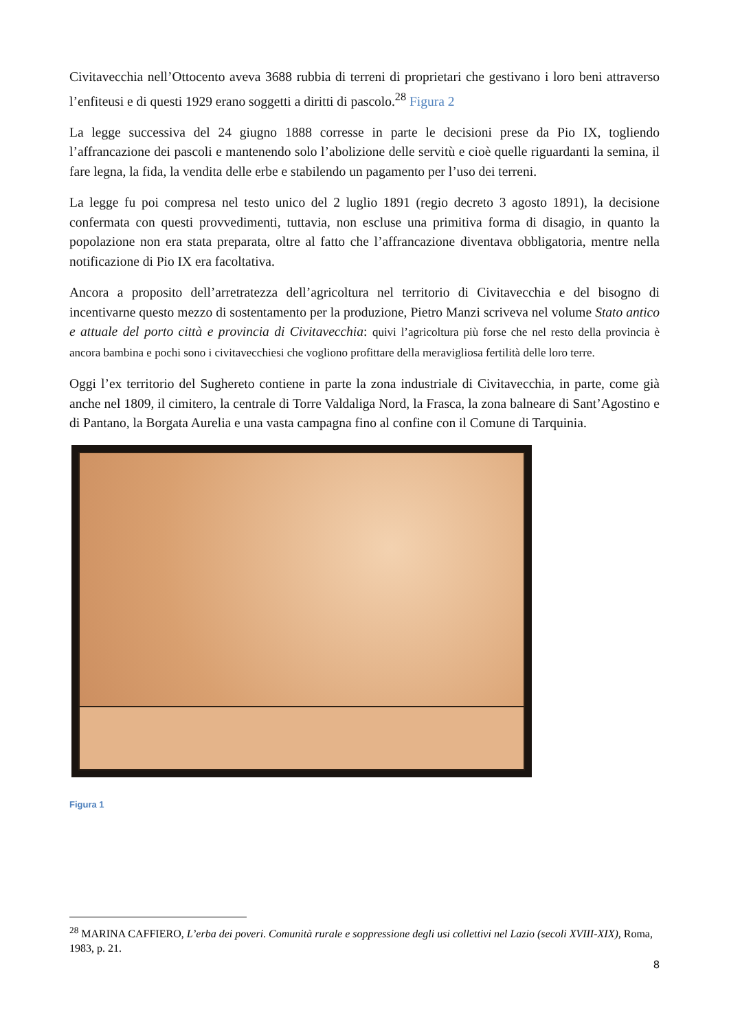Civitavecchia nell’Ottocento aveva 3688 rubbia di terreni di proprietari che gestivano i loro beni attraverso l’enfiteusi e di questi 1929 erano soggetti a diritti di pascolo.<sup>28</sup> Figura 2
La legge successiva del 24 giugno 1888 corresse in parte le decisioni prese da Pio IX, togliendo l’affrancazione dei pascoli e mantenendo solo l’abolizione delle servitù e cioè quelle riguardanti la semina, il fare legna, la fida, la vendita delle erbe e stabilendo un pagamento per l’uso dei terreni.
La legge fu poi compresa nel testo unico del 2 luglio 1891 (regio decreto 3 agosto 1891), la decisione confermata con questi provvedimenti, tuttavia, non escluse una primitiva forma di disagio, in quanto la popolazione non era stata preparata, oltre al fatto che l’affrancazione diventava obbligatoria, mentre nella notificazione di Pio IX era facoltativa.
Ancora a proposito dell’arretratezza dell’agricoltura nel territorio di Civitavecchia e del bisogno di incentivarne questo mezzo di sostentamento per la produzione, Pietro Manzi scriveva nel volume Stato antico e attuale del porto città e provincia di Civitavecchia: quivi l’agricoltura più forse che nel resto della provincia è ancora bambina e pochi sono i civitavecchiesi che vogliono profittare della meravigliosa fertilità delle loro terre.
Oggi l’ex territorio del Sughereto contiene in parte la zona industriale di Civitavecchia, in parte, come già anche nel 1809, il cimitero, la centrale di Torre Valdaliga Nord, la Frasca, la zona balneare di Sant’Agostino e di Pantano, la Borgata Aurelia e una vasta campagna fino al confine con il Comune di Tarquinia.
Figura 1
<sup>28</sup> MARINA CAFFIERO, L’erba dei poveri. Comunità rurale e soppressione degli usi collettivi nel Lazio (secoli XVIII-XIX), Roma, 1983, p. 21.
8